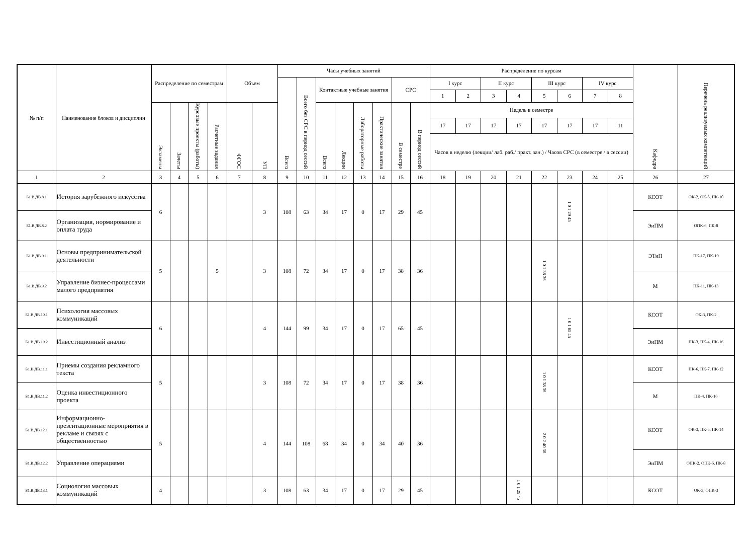| № п/п | Наименование блоков и дисциплин | Распределение по семестрам | | | | Объем | | Часы учебных занятий | | | | | | | | Распределение по курсам | | | | | | | | Кафедра | Перечень реализуемых компетенций |
| --- | --- | --- | --- | --- | --- | --- | --- | --- | --- | --- | --- | --- | --- | --- | --- | --- | --- | --- | --- | --- | --- | --- | --- | --- | --- |
| | | | | | | | | Всего | Всего без СРС в период сессий | Контактные учебные занятия | | | | СРС | | I курс | | II курс | | III курс | | IV курс | | | |
| | | | | | | | | | | | | | | | | 1 | 2 | 3 | 4 | 5 | 6 | 7 | 8 | | |
| | | Экзамены | Зачеты | Курсовые проекты (работы) | Расчетные задания | ФГОС | УП | | | Всего | Лекции | Лабораторные работы | Практические занятия | В семестре | В период сессий | Недель в семестре | | | | | | | | | |
| | | | | | | | | | | | | | | | | 17 | 17 | 17 | 17 | 17 | 17 | 17 | 11 | | |
| | | | | | | | | | | | | | | | | Часов в неделю (лекции/ лаб. раб./ практ. зан.) / Часов СРС (в семестре / в сессии) | | | | | | | | | |
| 1 | 2 | 3 | 4 | 5 | 6 | 7 | 8 | 9 | 10 | 11 | 12 | 13 | 14 | 15 | 16 | 18 | 19 | 20 | 21 | 22 | 23 | 24 | 25 | 26 | 27 |
| Б1.В.ДВ.8.1 | История зарубежного искусства | 6 | | | | | 3 | 108 | 63 | 34 | 17 | 0 | 17 | 29 | 45 | | | | | | 1 0 1 29 45 | | | КСОТ | ОК-2, ОК-5, ПК-10 |
| Б1.В.ДВ.8.2 | Организация, нормирование и оплата труда | | | | | | | | | | | | | | | | | | | | | | | ЭиПМ | ОПК-6, ПК-8 |
| Б1.В.ДВ.9.1 | Основы предпринимательской деятельности | 5 | | | 5 | | 3 | 108 | 72 | 34 | 17 | 0 | 17 | 38 | 36 | | | | | 1 0 1 38 36 | | | | ЭТиП | ПК-17, ПК-19 |
| Б1.В.ДВ.9.2 | Управление бизнес-процессами малого предприятия | | | | | | | | | | | | | | | | | | | | | | | М | ПК-11, ПК-13 |
| Б1.В.ДВ.10.1 | Психология массовых коммуникаций | 6 | | | | | 4 | 144 | 99 | 34 | 17 | 0 | 17 | 65 | 45 | | | | | | 1 0 1 65 45 | | | КСОТ | ОК-3, ПК-2 |
| Б1.В.ДВ.10.2 | Инвестиционный анализ | | | | | | | | | | | | | | | | | | | | | | | ЭиПМ | ПК-3, ПК-4, ПК-16 |
| Б1.В.ДВ.11.1 | Приемы создания рекламного текста | 5 | | | | | 3 | 108 | 72 | 34 | 17 | 0 | 17 | 38 | 36 | | | | | 1 0 1 38 36 | | | | КСОТ | ПК-6, ПК-7, ПК-12 |
| Б1.В.ДВ.11.2 | Оценка инвестиционного проекта | | | | | | | | | | | | | | | | | | | | | | | М | ПК-4, ПК-16 |
| Б1.В.ДВ.12.1 | Информационно-презентационные мероприятия в рекламе и связях с общественностью | 5 | | | | | 4 | 144 | 108 | 68 | 34 | 0 | 34 | 40 | 36 | | | | | 2 0 2 40 36 | | | | КСОТ | ОК-3, ПК-5, ПК-14 |
| Б1.В.ДВ.12.2 | Управление операциями | | | | | | | | | | | | | | | | | | | | | | | ЭиПМ | ОПК-2, ОПК-6, ПК-8 |
| Б1.В.ДВ.13.1 | Социология массовых коммуникаций | 4 | | | | | 3 | 108 | 63 | 34 | 17 | 0 | 17 | 29 | 45 | | | | 1 0 1 29 45 | | | | | КСОТ | ОК-3, ОПК-3 |